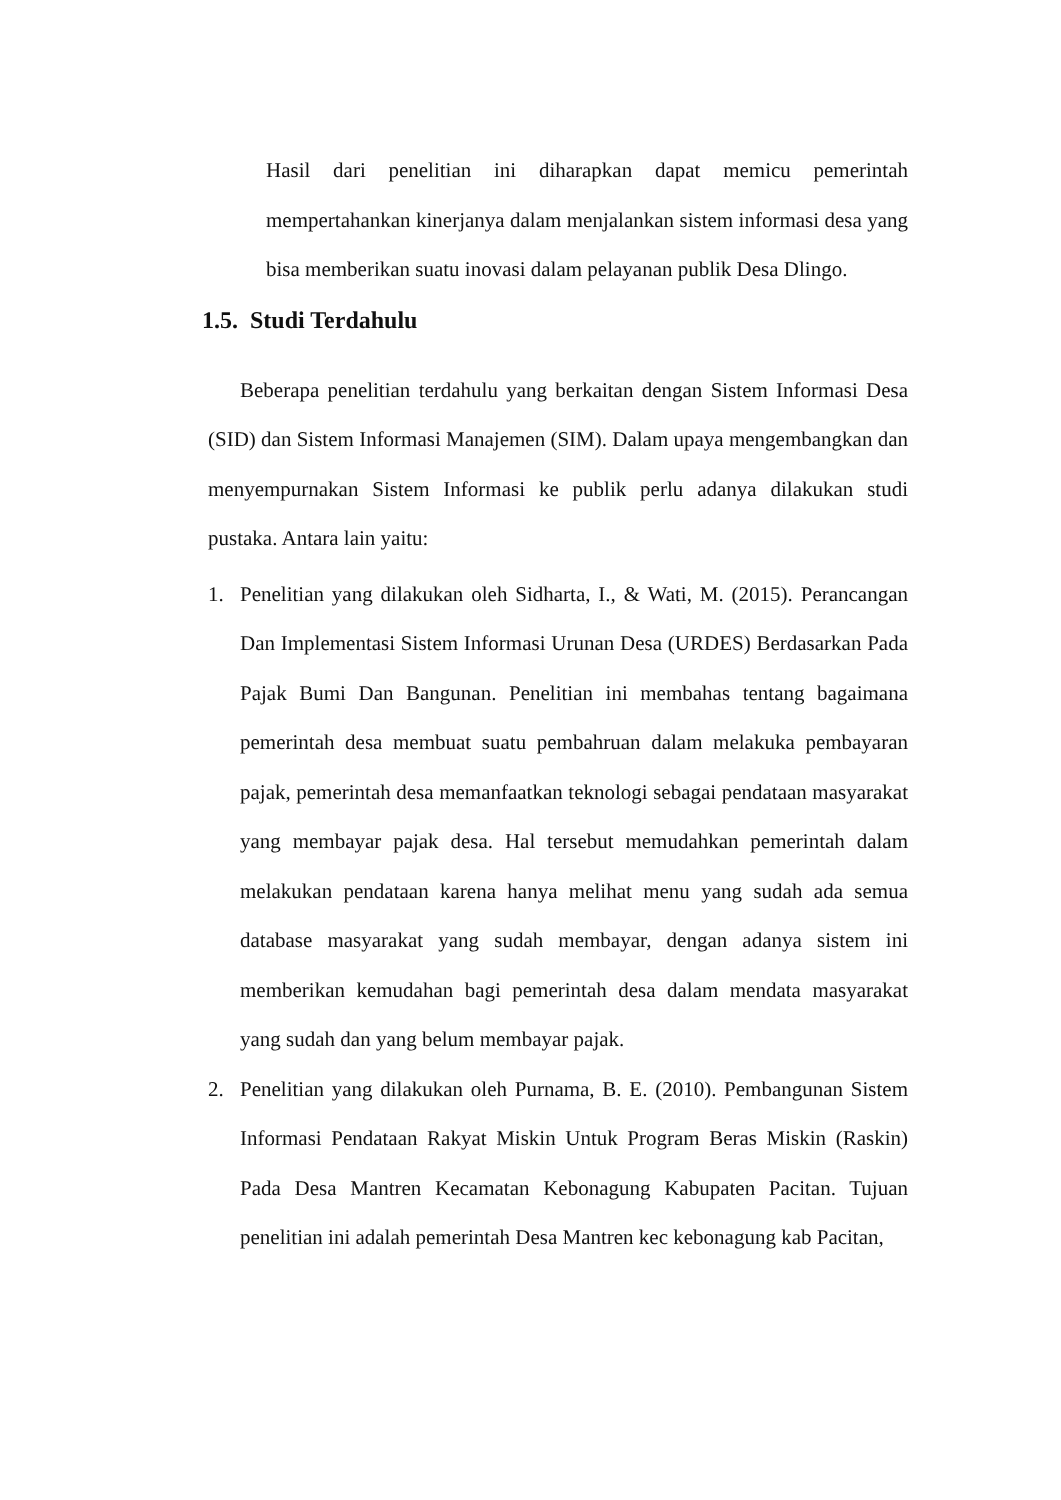Hasil dari penelitian ini diharapkan dapat memicu pemerintah mempertahankan kinerjanya dalam menjalankan sistem informasi desa yang bisa memberikan suatu inovasi dalam pelayanan publik Desa Dlingo.
1.5. Studi Terdahulu
Beberapa penelitian terdahulu yang berkaitan dengan Sistem Informasi Desa (SID) dan Sistem Informasi Manajemen (SIM). Dalam upaya mengembangkan dan menyempurnakan Sistem Informasi ke publik perlu adanya dilakukan studi pustaka. Antara lain yaitu:
1. Penelitian yang dilakukan oleh Sidharta, I., & Wati, M. (2015). Perancangan Dan Implementasi Sistem Informasi Urunan Desa (URDES) Berdasarkan Pada Pajak Bumi Dan Bangunan. Penelitian ini membahas tentang bagaimana pemerintah desa membuat suatu pembahruan dalam melakuka pembayaran pajak, pemerintah desa memanfaatkan teknologi sebagai pendataan masyarakat yang membayar pajak desa. Hal tersebut memudahkan pemerintah dalam melakukan pendataan karena hanya melihat menu yang sudah ada semua database masyarakat yang sudah membayar, dengan adanya sistem ini memberikan kemudahan bagi pemerintah desa dalam mendata masyarakat yang sudah dan yang belum membayar pajak.
2. Penelitian yang dilakukan oleh Purnama, B. E. (2010). Pembangunan Sistem Informasi Pendataan Rakyat Miskin Untuk Program Beras Miskin (Raskin) Pada Desa Mantren Kecamatan Kebonagung Kabupaten Pacitan. Tujuan penelitian ini adalah pemerintah Desa Mantren kec kebonagung kab Pacitan,